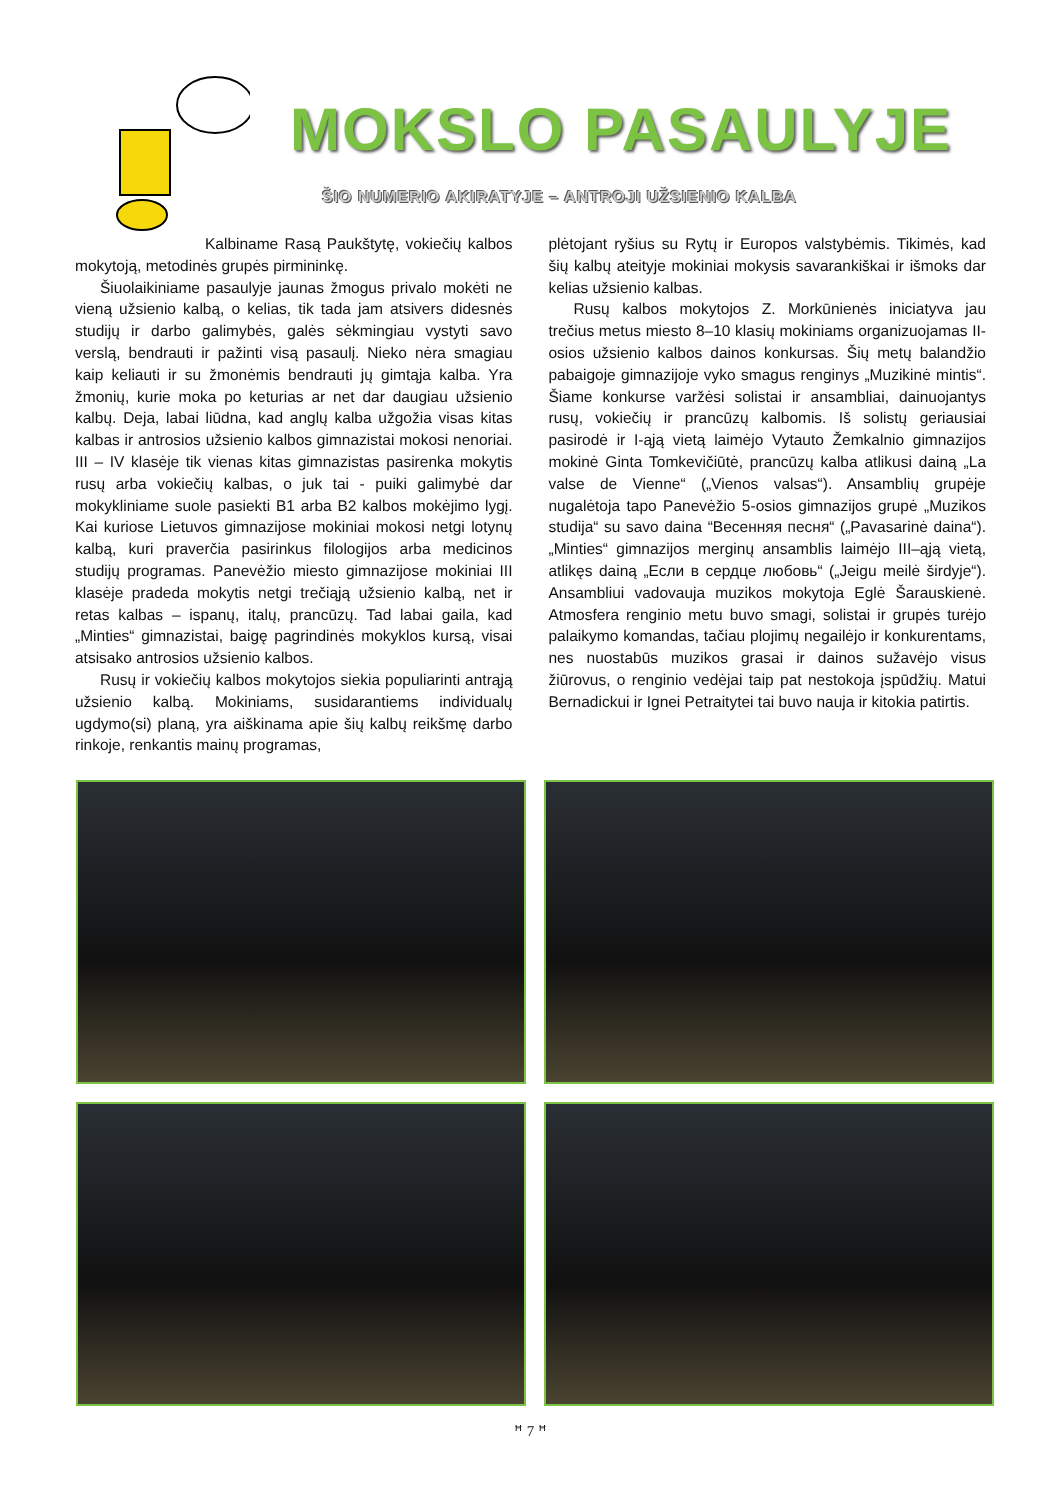MOKSLO PASAULYJE
ŠIO NUMERIO AKIRATYJE – ANTROJI UŽSIENIO KALBA
Kalbiname Rasą Paukštytę, vokiečių kalbos mokytoją, metodinės grupės pirmininkę.
Šiuolaikiniame pasaulyje jaunas žmogus privalo mokėti ne vieną užsienio kalbą, o kelias, tik tada jam atsivers didesnės studijų ir darbo galimybės, galės sėkmingiau vystyti savo verslą, bendrauti ir pažinti visą pasaulį. Nieko nėra smagiau kaip keliauti ir su žmonėmis bendrauti jų gimtąja kalba. Yra žmonių, kurie moka po keturias ar net dar daugiau užsienio kalbų. Deja, labai liūdna, kad anglų kalba užgožia visas kitas kalbas ir antrosios užsienio kalbos gimnazistai mokosi nenoriai. III – IV klasėje tik vienas kitas gimnazistas pasirenka mokytis rusų arba vokiečių kalbas, o juk tai - puiki galimybė dar mokykliniame suole pasiekti B1 arba B2 kalbos mokėjimo lygį. Kai kuriose Lietuvos gimnazijose mokiniai mokosi netgi lotynų kalbą, kuri praverčia pasirinkus filologijos arba medicinos studijų programas. Panevėžio miesto gimnazijose mokiniai III klasėje pradeda mokytis netgi trečiąją užsienio kalbą, net ir retas kalbas – ispanų, italų, prancūzų. Tad labai gaila, kad „Minties“ gimnazistai, baigę pagrindinės mokyklos kursą, visai atsisako antrosios užsienio kalbos.
Rusų ir vokiečių kalbos mokytojos siekia populiarinti antrąją užsienio kalbą. Mokiniams, susidarantiems individualų ugdymo(si) planą, yra aiškinama apie šių kalbų reikšmę darbo rinkoje, renkantis mainų programas,
plėtojant ryšius su Rytų ir Europos valstybėmis. Tikimės, kad šių kalbų ateityje mokiniai mokysis savarankiškai ir išmoks dar kelias užsienio kalbas.
Rusų kalbos mokytojos Z. Morkūnienės iniciatyva jau trečius metus miesto 8–10 klasių mokiniams organizuojamas II-osios užsienio kalbos dainos konkursas. Šių metų balandžio pabaigoje gimnazijoje vyko smagus renginys „Muzikinė mintis“. Šiame konkurse varžėsi solistai ir ansambliai, dainuojantys rusų, vokiečių ir prancūzų kalbomis. Iš solistų geriausiai pasirodė ir I-ąją vietą laimėjo Vytauto Žemkalnio gimnazijos mokinė Ginta Tomkevičiūtė, prancūzų kalba atlikusi dainą „La valse de Vienne“ („Vienos valsas“). Ansamblių grupėje nugalėtoja tapo Panevėžio 5-osios gimnazijos grupė „Muzikos studija“ su savo daina “Весенняя песня“ („Pavasarinė daina“). „Minties“ gimnazijos merginų ansamblis laimėjo III–ąją vietą, atlikęs dainą „Если в сердце любовь“ („Jeigu meilė širdyje“). Ansambliui vadovauja muzikos mokytoja Eglė Šarauskienė. Atmosfera renginio metu buvo smagi, solistai ir grupės turėjo palaikymo komandas, tačiau plojimų negailėjo ir konkurentams, nes nuostabūs muzikos grasai ir dainos sužavėjo visus žiūrovus, o renginio vedėjai taip pat nestokoja įspūdžių. Matui Bernadickui ir Ignei Petraitytei tai buvo nauja ir kitokia patirtis.
ꟸ 7 ꟸ